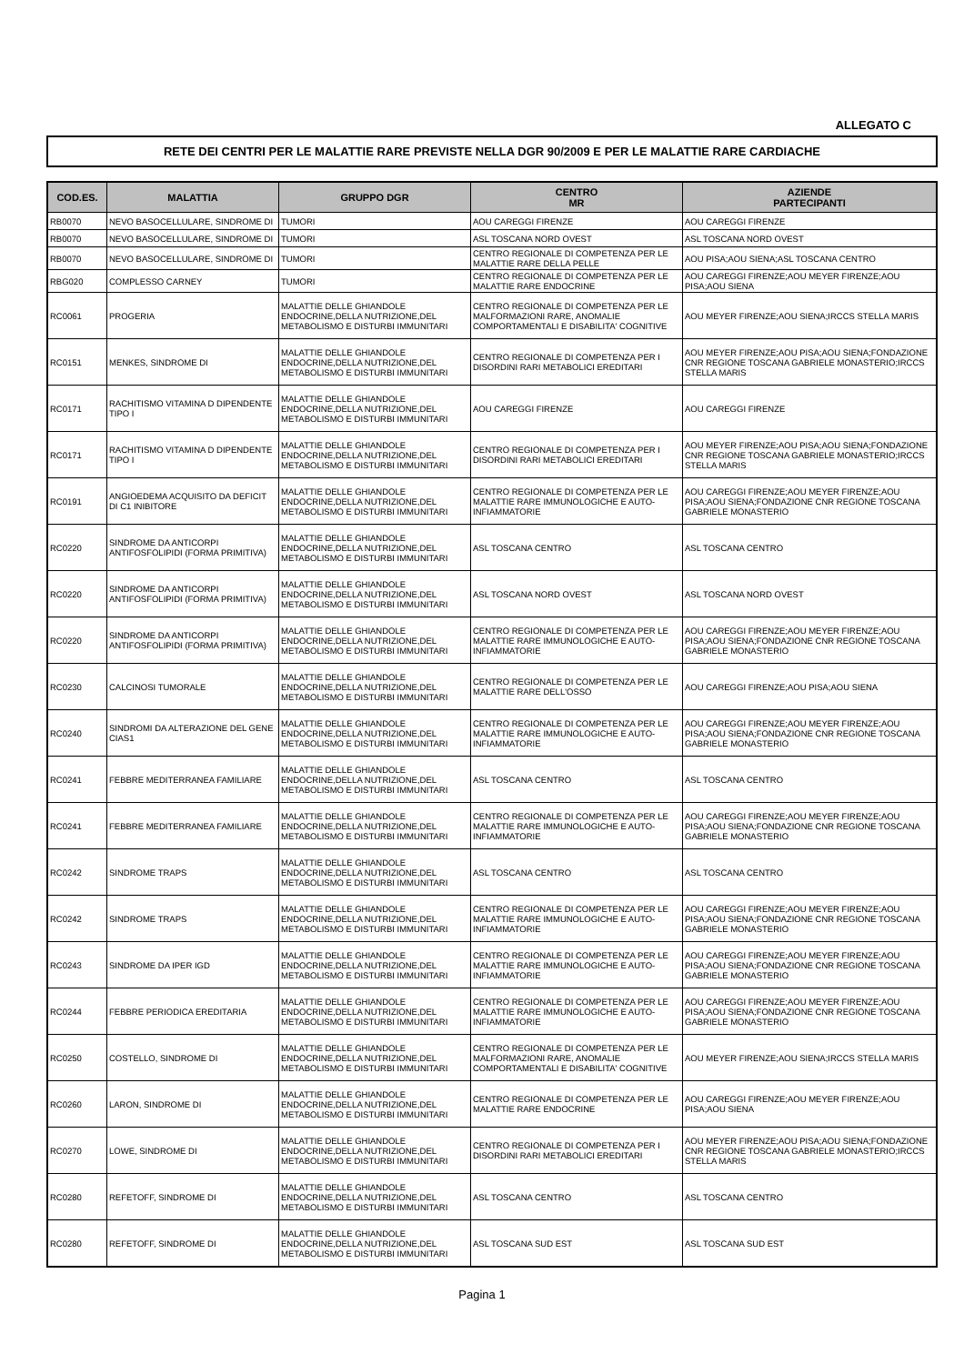ALLEGATO C
RETE DEI CENTRI PER LE MALATTIE RARE PREVISTE NELLA DGR 90/2009 E PER LE MALATTIE RARE CARDIACHE
| COD.ES. | MALATTIA | GRUPPO DGR | CENTRO MR | AZIENDE PARTECIPANTI |
| --- | --- | --- | --- | --- |
| RB0070 | NEVO BASOCELLULARE, SINDROME DI | TUMORI | AOU CAREGGI FIRENZE | AOU CAREGGI FIRENZE |
| RB0070 | NEVO BASOCELLULARE, SINDROME DI | TUMORI | ASL TOSCANA NORD OVEST | ASL TOSCANA NORD OVEST |
| RB0070 | NEVO BASOCELLULARE, SINDROME DI | TUMORI | CENTRO REGIONALE DI COMPETENZA PER LE MALATTIE RARE DELLA PELLE | AOU PISA;AOU SIENA;ASL TOSCANA CENTRO |
| RBG020 | COMPLESSO CARNEY | TUMORI | CENTRO REGIONALE DI COMPETENZA PER LE MALATTIE RARE ENDOCRINE | AOU CAREGGI FIRENZE;AOU MEYER FIRENZE;AOU PISA;AOU SIENA |
| RC0061 | PROGERIA | MALATTIE DELLE GHIANDOLE ENDOCRINE,DELLA NUTRIZIONE,DEL METABOLISMO E DISTURBI IMMUNITARI | CENTRO REGIONALE DI COMPETENZA PER LE MALFORMAZIONI RARE, ANOMALIE COMPORTAMENTALI E DISABILITA' COGNITIVE | AOU MEYER FIRENZE;AOU SIENA;IRCCS STELLA MARIS |
| RC0151 | MENKES, SINDROME DI | MALATTIE DELLE GHIANDOLE ENDOCRINE,DELLA NUTRIZIONE,DEL METABOLISMO E DISTURBI IMMUNITARI | CENTRO REGIONALE DI COMPETENZA PER I DISORDINI RARI METABOLICI EREDITARI | AOU MEYER FIRENZE;AOU PISA;AOU SIENA;FONDAZIONE CNR REGIONE TOSCANA GABRIELE MONASTERIO;IRCCS STELLA MARIS |
| RC0171 | RACHITISMO VITAMINA D DIPENDENTE TIPO I | MALATTIE DELLE GHIANDOLE ENDOCRINE,DELLA NUTRIZIONE,DEL METABOLISMO E DISTURBI IMMUNITARI | AOU CAREGGI FIRENZE | AOU CAREGGI FIRENZE |
| RC0171 | RACHITISMO VITAMINA D DIPENDENTE TIPO I | MALATTIE DELLE GHIANDOLE ENDOCRINE,DELLA NUTRIZIONE,DEL METABOLISMO E DISTURBI IMMUNITARI | CENTRO REGIONALE DI COMPETENZA PER I DISORDINI RARI METABOLICI EREDITARI | AOU MEYER FIRENZE;AOU PISA;AOU SIENA;FONDAZIONE CNR REGIONE TOSCANA GABRIELE MONASTERIO;IRCCS STELLA MARIS |
| RC0191 | ANGIOEDEMA ACQUISITO DA DEFICIT DI C1 INIBITORE | MALATTIE DELLE GHIANDOLE ENDOCRINE,DELLA NUTRIZIONE,DEL METABOLISMO E DISTURBI IMMUNITARI | CENTRO REGIONALE DI COMPETENZA PER LE MALATTIE RARE IMMUNOLOGICHE E AUTO-INFIAMMATORIE | AOU CAREGGI FIRENZE;AOU MEYER FIRENZE;AOU PISA;AOU SIENA;FONDAZIONE CNR REGIONE TOSCANA GABRIELE MONASTERIO |
| RC0220 | SINDROME DA ANTICORPI ANTIFOSFOLIPIDI (FORMA PRIMITIVA) | MALATTIE DELLE GHIANDOLE ENDOCRINE,DELLA NUTRIZIONE,DEL METABOLISMO E DISTURBI IMMUNITARI | ASL TOSCANA CENTRO | ASL TOSCANA CENTRO |
| RC0220 | SINDROME DA ANTICORPI ANTIFOSFOLIPIDI (FORMA PRIMITIVA) | MALATTIE DELLE GHIANDOLE ENDOCRINE,DELLA NUTRIZIONE,DEL METABOLISMO E DISTURBI IMMUNITARI | ASL TOSCANA NORD OVEST | ASL TOSCANA NORD OVEST |
| RC0220 | SINDROME DA ANTICORPI ANTIFOSFOLIPIDI (FORMA PRIMITIVA) | MALATTIE DELLE GHIANDOLE ENDOCRINE,DELLA NUTRIZIONE,DEL METABOLISMO E DISTURBI IMMUNITARI | CENTRO REGIONALE DI COMPETENZA PER LE MALATTIE RARE IMMUNOLOGICHE E AUTO-INFIAMMATORIE | AOU CAREGGI FIRENZE;AOU MEYER FIRENZE;AOU PISA;AOU SIENA;FONDAZIONE CNR REGIONE TOSCANA GABRIELE MONASTERIO |
| RC0230 | CALCINOSI TUMORALE | MALATTIE DELLE GHIANDOLE ENDOCRINE,DELLA NUTRIZIONE,DEL METABOLISMO E DISTURBI IMMUNITARI | CENTRO REGIONALE DI COMPETENZA PER LE MALATTIE RARE DELL'OSSO | AOU CAREGGI FIRENZE;AOU PISA;AOU SIENA |
| RC0240 | SINDROMI DA ALTERAZIONE DEL GENE CIAS1 | MALATTIE DELLE GHIANDOLE ENDOCRINE,DELLA NUTRIZIONE,DEL METABOLISMO E DISTURBI IMMUNITARI | CENTRO REGIONALE DI COMPETENZA PER LE MALATTIE RARE IMMUNOLOGICHE E AUTO-INFIAMMATORIE | AOU CAREGGI FIRENZE;AOU MEYER FIRENZE;AOU PISA;AOU SIENA;FONDAZIONE CNR REGIONE TOSCANA GABRIELE MONASTERIO |
| RC0241 | FEBBRE MEDITERRANEA FAMILIARE | MALATTIE DELLE GHIANDOLE ENDOCRINE,DELLA NUTRIZIONE,DEL METABOLISMO E DISTURBI IMMUNITARI | ASL TOSCANA CENTRO | ASL TOSCANA CENTRO |
| RC0241 | FEBBRE MEDITERRANEA FAMILIARE | MALATTIE DELLE GHIANDOLE ENDOCRINE,DELLA NUTRIZIONE,DEL METABOLISMO E DISTURBI IMMUNITARI | CENTRO REGIONALE DI COMPETENZA PER LE MALATTIE RARE IMMUNOLOGICHE E AUTO-INFIAMMATORIE | AOU CAREGGI FIRENZE;AOU MEYER FIRENZE;AOU PISA;AOU SIENA;FONDAZIONE CNR REGIONE TOSCANA GABRIELE MONASTERIO |
| RC0242 | SINDROME TRAPS | MALATTIE DELLE GHIANDOLE ENDOCRINE,DELLA NUTRIZIONE,DEL METABOLISMO E DISTURBI IMMUNITARI | ASL TOSCANA CENTRO | ASL TOSCANA CENTRO |
| RC0242 | SINDROME TRAPS | MALATTIE DELLE GHIANDOLE ENDOCRINE,DELLA NUTRIZIONE,DEL METABOLISMO E DISTURBI IMMUNITARI | CENTRO REGIONALE DI COMPETENZA PER LE MALATTIE RARE IMMUNOLOGICHE E AUTO-INFIAMMATORIE | AOU CAREGGI FIRENZE;AOU MEYER FIRENZE;AOU PISA;AOU SIENA;FONDAZIONE CNR REGIONE TOSCANA GABRIELE MONASTERIO |
| RC0243 | SINDROME DA IPER IGD | MALATTIE DELLE GHIANDOLE ENDOCRINE,DELLA NUTRIZIONE,DEL METABOLISMO E DISTURBI IMMUNITARI | CENTRO REGIONALE DI COMPETENZA PER LE MALATTIE RARE IMMUNOLOGICHE E AUTO-INFIAMMATORIE | AOU CAREGGI FIRENZE;AOU MEYER FIRENZE;AOU PISA;AOU SIENA;FONDAZIONE CNR REGIONE TOSCANA GABRIELE MONASTERIO |
| RC0244 | FEBBRE PERIODICA EREDITARIA | MALATTIE DELLE GHIANDOLE ENDOCRINE,DELLA NUTRIZIONE,DEL METABOLISMO E DISTURBI IMMUNITARI | CENTRO REGIONALE DI COMPETENZA PER LE MALATTIE RARE IMMUNOLOGICHE E AUTO-INFIAMMATORIE | AOU CAREGGI FIRENZE;AOU MEYER FIRENZE;AOU PISA;AOU SIENA;FONDAZIONE CNR REGIONE TOSCANA GABRIELE MONASTERIO |
| RC0250 | COSTELLO, SINDROME DI | MALATTIE DELLE GHIANDOLE ENDOCRINE,DELLA NUTRIZIONE,DEL METABOLISMO E DISTURBI IMMUNITARI | CENTRO REGIONALE DI COMPETENZA PER LE MALFORMAZIONI RARE, ANOMALIE COMPORTAMENTALI E DISABILITA' COGNITIVE | AOU MEYER FIRENZE;AOU SIENA;IRCCS STELLA MARIS |
| RC0260 | LARON, SINDROME DI | MALATTIE DELLE GHIANDOLE ENDOCRINE,DELLA NUTRIZIONE,DEL METABOLISMO E DISTURBI IMMUNITARI | CENTRO REGIONALE DI COMPETENZA PER LE MALATTIE RARE ENDOCRINE | AOU CAREGGI FIRENZE;AOU MEYER FIRENZE;AOU PISA;AOU SIENA |
| RC0270 | LOWE, SINDROME DI | MALATTIE DELLE GHIANDOLE ENDOCRINE,DELLA NUTRIZIONE,DEL METABOLISMO E DISTURBI IMMUNITARI | CENTRO REGIONALE DI COMPETENZA PER I DISORDINI RARI METABOLICI EREDITARI | AOU MEYER FIRENZE;AOU PISA;AOU SIENA;FONDAZIONE CNR REGIONE TOSCANA GABRIELE MONASTERIO;IRCCS STELLA MARIS |
| RC0280 | REFETOFF, SINDROME DI | MALATTIE DELLE GHIANDOLE ENDOCRINE,DELLA NUTRIZIONE,DEL METABOLISMO E DISTURBI IMMUNITARI | ASL TOSCANA CENTRO | ASL TOSCANA CENTRO |
| RC0280 | REFETOFF, SINDROME DI | MALATTIE DELLE GHIANDOLE ENDOCRINE,DELLA NUTRIZIONE,DEL METABOLISMO E DISTURBI IMMUNITARI | ASL TOSCANA SUD EST | ASL TOSCANA SUD EST |
Pagina 1